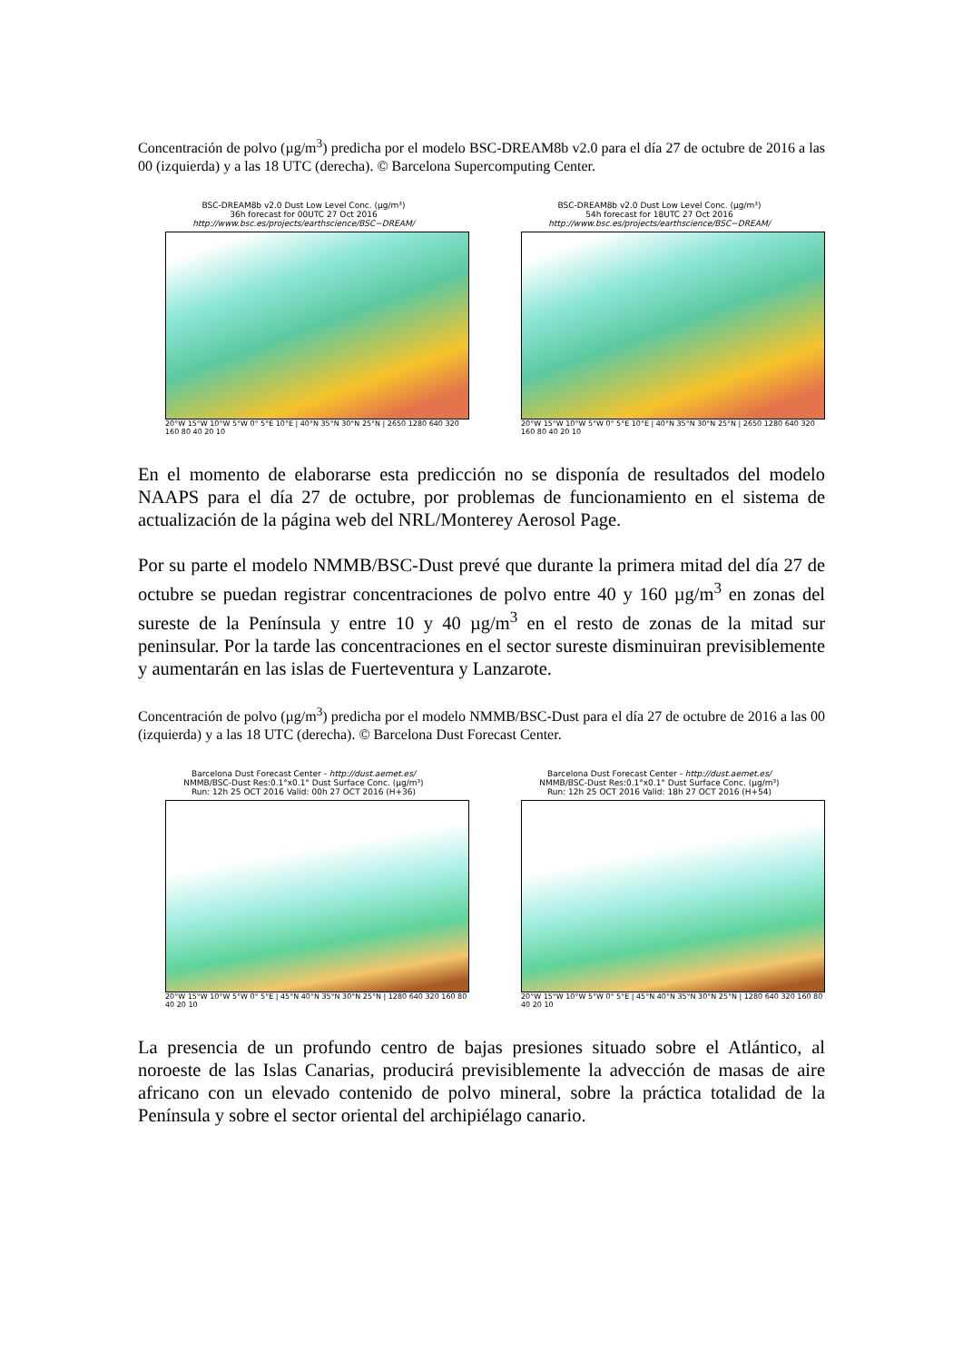Concentración de polvo (µg/m<sup>3</sup>) predicha por el modelo BSC-DREAM8b v2.0 para el día 27 de octubre de 2016 a las 00 (izquierda) y a las 18 UTC (derecha). © Barcelona Supercomputing Center.
BSC-DREAM8b v2.0 Dust Low Level Conc. (µg/m³)
36h forecast for 00UTC 27 Oct 2016
http://www.bsc.es/projects/earthscience/BSC−DREAM/
20°W 15°W 10°W 5°W 0° 5°E 10°E | 40°N 35°N 30°N 25°N | 2650 1280 640 320 160 80 40 20 10
BSC-DREAM8b v2.0 Dust Low Level Conc. (µg/m³)
54h forecast for 18UTC 27 Oct 2016
http://www.bsc.es/projects/earthscience/BSC−DREAM/
20°W 15°W 10°W 5°W 0° 5°E 10°E | 40°N 35°N 30°N 25°N | 2650 1280 640 320 160 80 40 20 10
En el momento de elaborarse esta predicción no se disponía de resultados del modelo NAAPS para el día 27 de octubre, por problemas de funcionamiento en el sistema de actualización de la página web del NRL/Monterey Aerosol Page.
Por su parte el modelo NMMB/BSC-Dust prevé que durante la primera mitad del día 27 de octubre se puedan registrar concentraciones de polvo entre 40 y 160 µg/m<sup>3</sup> en zonas del sureste de la Península y entre 10 y 40 µg/m<sup>3</sup> en el resto de zonas de la mitad sur peninsular. Por la tarde las concentraciones en el sector sureste disminuiran previsiblemente y aumentarán en las islas de Fuerteventura y Lanzarote.
Concentración de polvo (µg/m<sup>3</sup>) predicha por el modelo NMMB/BSC-Dust para el día 27 de octubre de 2016 a las 00 (izquierda) y a las 18 UTC (derecha). © Barcelona Dust Forecast Center.
Barcelona Dust Forecast Center - http://dust.aemet.es/
NMMB/BSC-Dust Res:0.1°x0.1° Dust Surface Conc. (µg/m³)
Run: 12h 25 OCT 2016 Valid: 00h 27 OCT 2016 (H+36)
20°W 15°W 10°W 5°W 0° 5°E | 45°N 40°N 35°N 30°N 25°N | 1280 640 320 160 80 40 20 10
Barcelona Dust Forecast Center - http://dust.aemet.es/
NMMB/BSC-Dust Res:0.1°x0.1° Dust Surface Conc. (µg/m³)
Run: 12h 25 OCT 2016 Valid: 18h 27 OCT 2016 (H+54)
20°W 15°W 10°W 5°W 0° 5°E | 45°N 40°N 35°N 30°N 25°N | 1280 640 320 160 80 40 20 10
La presencia de un profundo centro de bajas presiones situado sobre el Atlántico, al noroeste de las Islas Canarias, producirá previsiblemente la advección de masas de aire africano con un elevado contenido de polvo mineral, sobre la práctica totalidad de la Península y sobre el sector oriental del archipiélago canario.